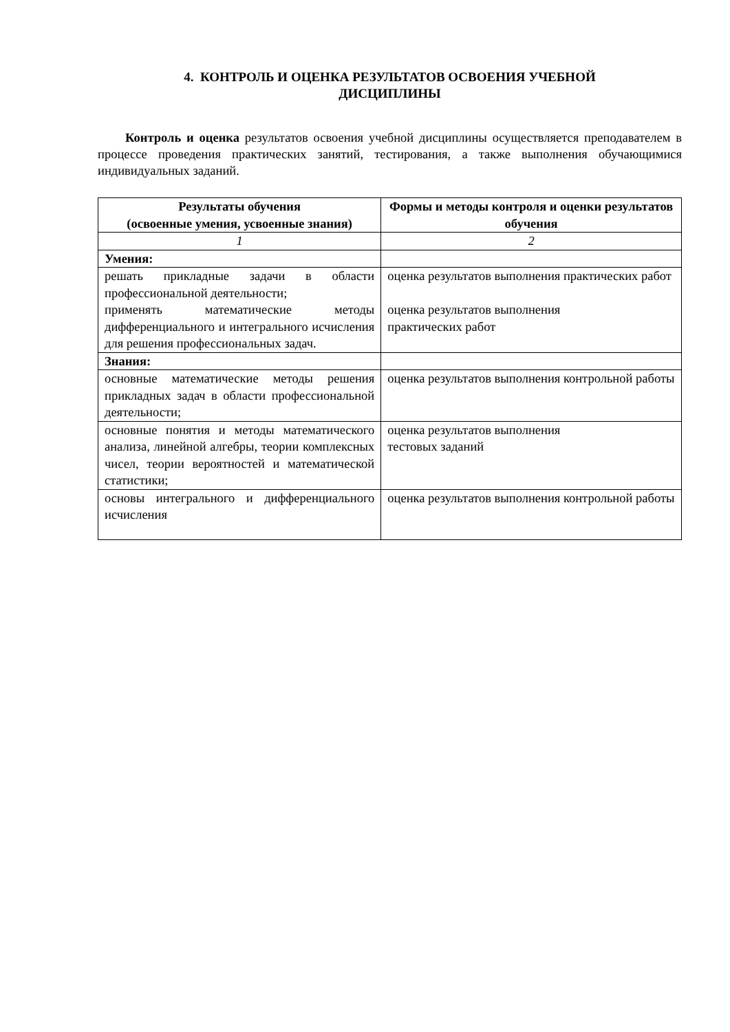4. КОНТРОЛЬ И ОЦЕНКА РЕЗУЛЬТАТОВ ОСВОЕНИЯ УЧЕБНОЙ
ДИСЦИПЛИНЫ
Контроль и оценка результатов освоения учебной дисциплины осуществляется преподавателем в процессе проведения практических занятий, тестирования, а также выполнения обучающимися индивидуальных заданий.
| Результаты обучения (освоенные умения, усвоенные знания) | Формы и методы контроля и оценки результатов обучения |
| --- | --- |
| 1 | 2 |
| Умения: | |
| решать прикладные задачи в области профессиональной деятельности; применять математические методы дифференциального и интегрального исчисления для решения профессиональных задач. | оценка результатов выполнения практических работ оценка результатов выполнения практических работ |
| Знания: | |
| основные математические методы решения прикладных задач в области профессиональной деятельности; | оценка результатов выполнения контрольной работы |
| основные понятия и методы математического анализа, линейной алгебры, теории комплексных чисел, теории вероятностей и математической статистики; | оценка результатов выполнения тестовых заданий |
| основы интегрального и дифференциального исчисления | оценка результатов выполнения контрольной работы |